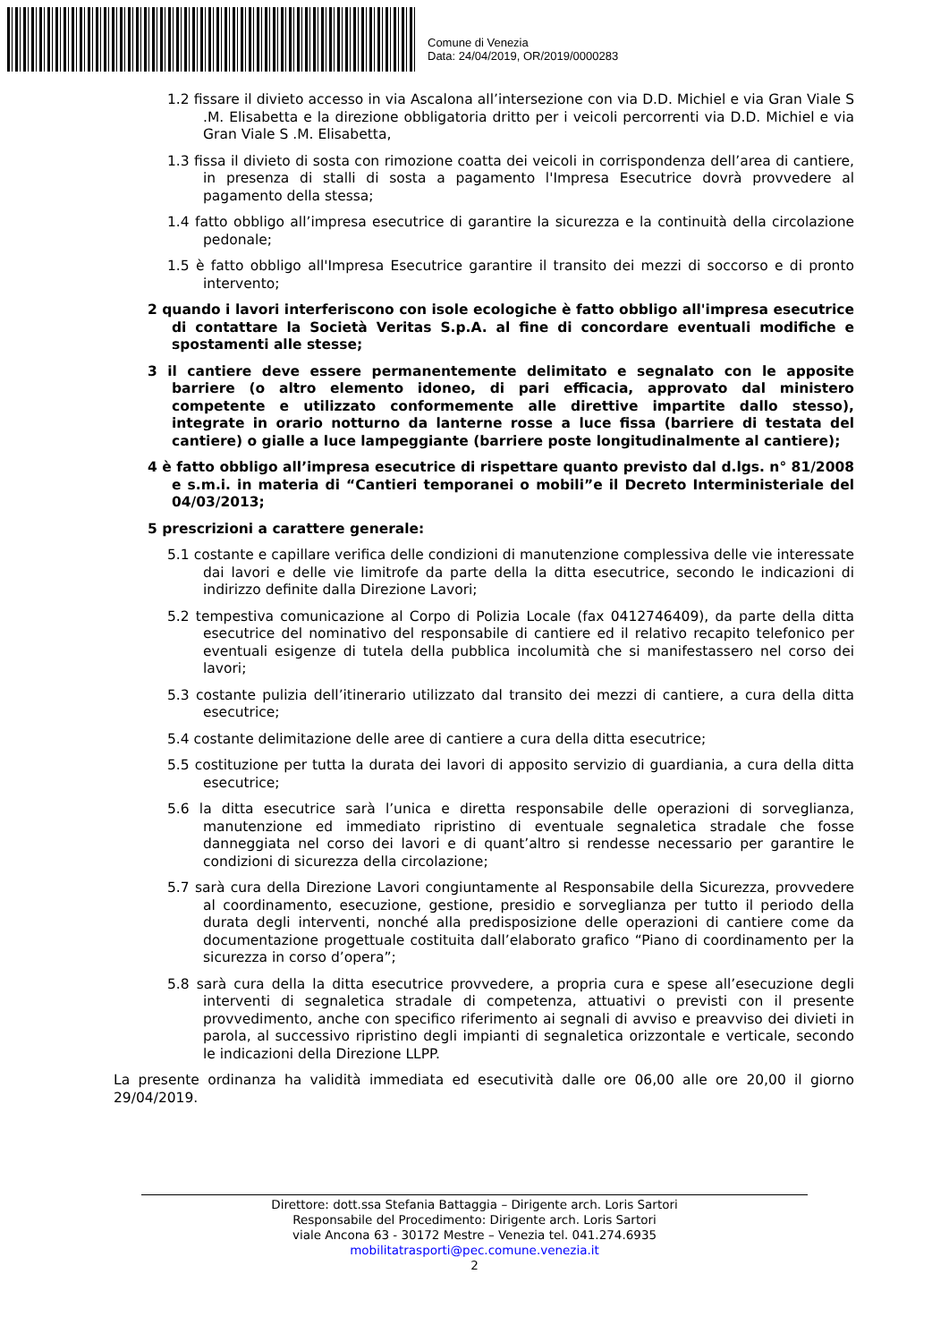Comune di Venezia
Data: 24/04/2019, OR/2019/0000283
1.2 fissare il divieto accesso in via Ascalona all’intersezione con via D.D. Michiel e via Gran Viale S .M. Elisabetta e la direzione obbligatoria dritto per i veicoli percorrenti via D.D. Michiel e via Gran Viale S .M. Elisabetta,
1.3 fissa il divieto di sosta con rimozione coatta dei veicoli in corrispondenza dell’area di cantiere, in presenza di stalli di sosta a pagamento l'Impresa Esecutrice dovrà provvedere al pagamento della stessa;
1.4 fatto obbligo all’impresa esecutrice di garantire la sicurezza e la continuità della circolazione pedonale;
1.5 è fatto obbligo all'Impresa Esecutrice garantire il transito dei mezzi di soccorso e di pronto intervento;
2 quando i lavori interferiscono con isole ecologiche è fatto obbligo all'impresa esecutrice di contattare la Società Veritas S.p.A. al fine di concordare eventuali modifiche e spostamenti alle stesse;
3 il cantiere deve essere permanentemente delimitato e segnalato con le apposite barriere (o altro elemento idoneo, di pari efficacia, approvato dal ministero competente e utilizzato conformemente alle direttive impartite dallo stesso), integrate in orario notturno da lanterne rosse a luce fissa (barriere di testata del cantiere) o gialle a luce lampeggiante (barriere poste longitudinalmente al cantiere);
4 è fatto obbligo all’impresa esecutrice di rispettare quanto previsto dal d.lgs. n° 81/2008 e s.m.i. in materia di “Cantieri temporanei o mobili”e il Decreto Interministeriale del 04/03/2013;
5 prescrizioni a carattere generale:
5.1 costante e capillare verifica delle condizioni di manutenzione complessiva delle vie interessate dai lavori e delle vie limitrofe da parte della la ditta esecutrice, secondo le indicazioni di indirizzo definite dalla Direzione Lavori;
5.2 tempestiva comunicazione al Corpo di Polizia Locale (fax 0412746409), da parte della ditta esecutrice del nominativo del responsabile di cantiere ed il relativo recapito telefonico per eventuali esigenze di tutela della pubblica incolumità che si manifestassero nel corso dei lavori;
5.3 costante pulizia dell’itinerario utilizzato dal transito dei mezzi di cantiere, a cura della ditta esecutrice;
5.4 costante delimitazione delle aree di cantiere a cura della ditta esecutrice;
5.5 costituzione per tutta la durata dei lavori di apposito servizio di guardiania, a cura della ditta esecutrice;
5.6 la ditta esecutrice sarà l’unica e diretta responsabile delle operazioni di sorveglianza, manutenzione ed immediato ripristino di eventuale segnaletica stradale che fosse danneggiata nel corso dei lavori e di quant’altro si rendesse necessario per garantire le condizioni di sicurezza della circolazione;
5.7 sarà cura della Direzione Lavori congiuntamente al Responsabile della Sicurezza, provvedere al coordinamento, esecuzione, gestione, presidio e sorveglianza per tutto il periodo della durata degli interventi, nonché alla predisposizione delle operazioni di cantiere come da documentazione progettuale costituita dall’elaborato grafico “Piano di coordinamento per la sicurezza in corso d’opera”;
5.8 sarà cura della la ditta esecutrice provvedere, a propria cura e spese all’esecuzione degli interventi di segnaletica stradale di competenza, attuativi o previsti con il presente provvedimento, anche con specifico riferimento ai segnali di avviso e preavviso dei divieti in parola, al successivo ripristino degli impianti di segnaletica orizzontale e verticale, secondo le indicazioni della Direzione LLPP.
La presente ordinanza ha validità immediata ed esecutività dalle ore 06,00 alle ore 20,00 il giorno 29/04/2019.
Direttore: dott.ssa Stefania Battaggia – Dirigente arch. Loris Sartori
Responsabile del Procedimento: Dirigente arch. Loris Sartori
viale Ancona 63 - 30172 Mestre – Venezia tel. 041.274.6935
mobilitatrasporti@pec.comune.venezia.it
2